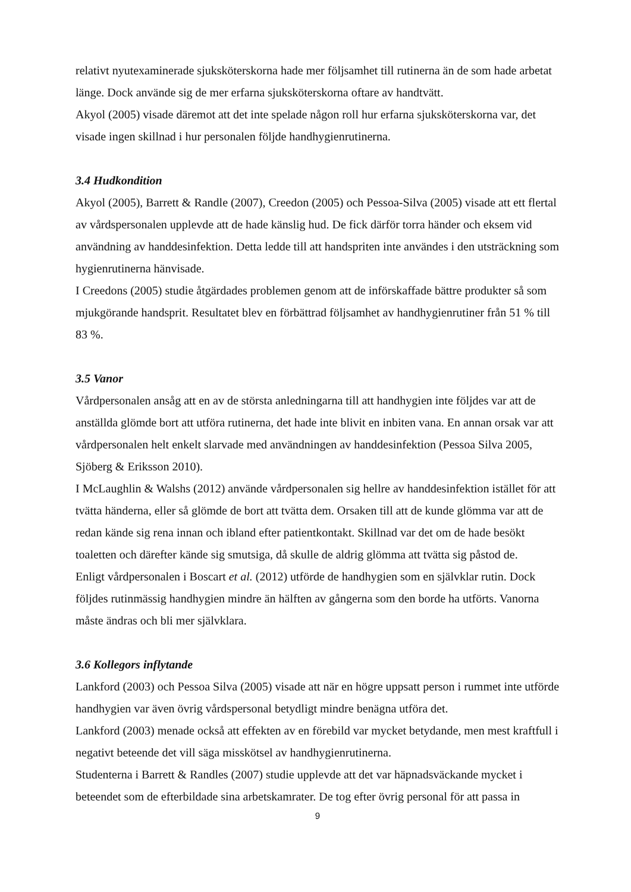relativt nyutexaminerade sjuksköterskorna hade mer följsamhet till rutinerna än de som hade arbetat länge. Dock använde sig de mer erfarna sjuksköterskorna oftare av handtvätt.
Akyol (2005) visade däremot att det inte spelade någon roll hur erfarna sjuksköterskorna var, det visade ingen skillnad i hur personalen följde handhygienrutinerna.
3.4 Hudkondition
Akyol (2005), Barrett & Randle (2007), Creedon (2005) och Pessoa-Silva (2005) visade att ett flertal av vårdspersonalen upplevde att de hade känslig hud. De fick därför torra händer och eksem vid användning av handdesinfektion. Detta ledde till att handspriten inte användes i den utsträckning som hygienrutinerna hänvisade.
I Creedons (2005) studie åtgärdades problemen genom att de införskaffade bättre produkter så som mjukgörande handsprit. Resultatet blev en förbättrad följsamhet av handhygienrutiner från 51 % till 83 %.
3.5 Vanor
Vårdpersonalen ansåg att en av de största anledningarna till att handhygien inte följdes var att de anställda glömde bort att utföra rutinerna, det hade inte blivit en inbiten vana. En annan orsak var att vårdpersonalen helt enkelt slarvade med användningen av handdesinfektion (Pessoa Silva 2005, Sjöberg & Eriksson 2010).
I McLaughlin & Walshs (2012) använde vårdpersonalen sig hellre av handdesinfektion istället för att tvätta händerna, eller så glömde de bort att tvätta dem. Orsaken till att de kunde glömma var att de redan kände sig rena innan och ibland efter patientkontakt. Skillnad var det om de hade besökt toaletten och därefter kände sig smutsiga, då skulle de aldrig glömma att tvätta sig påstod de.
Enligt vårdpersonalen i Boscart et al. (2012) utförde de handhygien som en självklar rutin. Dock följdes rutinmässig handhygien mindre än hälften av gångerna som den borde ha utförts. Vanorna måste ändras och bli mer självklara.
3.6 Kollegors inflytande
Lankford (2003) och Pessoa Silva (2005) visade att när en högre uppsatt person i rummet inte utförde handhygien var även övrig vårdspersonal betydligt mindre benägna utföra det.
Lankford (2003) menade också att effekten av en förebild var mycket betydande, men mest kraftfull i negativt beteende det vill säga misskötsel av handhygienrutinerna.
Studenterna i Barrett & Randles (2007) studie upplevde att det var häpnadsväckande mycket i beteendet som de efterbildade sina arbetskamrater. De tog efter övrig personal för att passa in
9